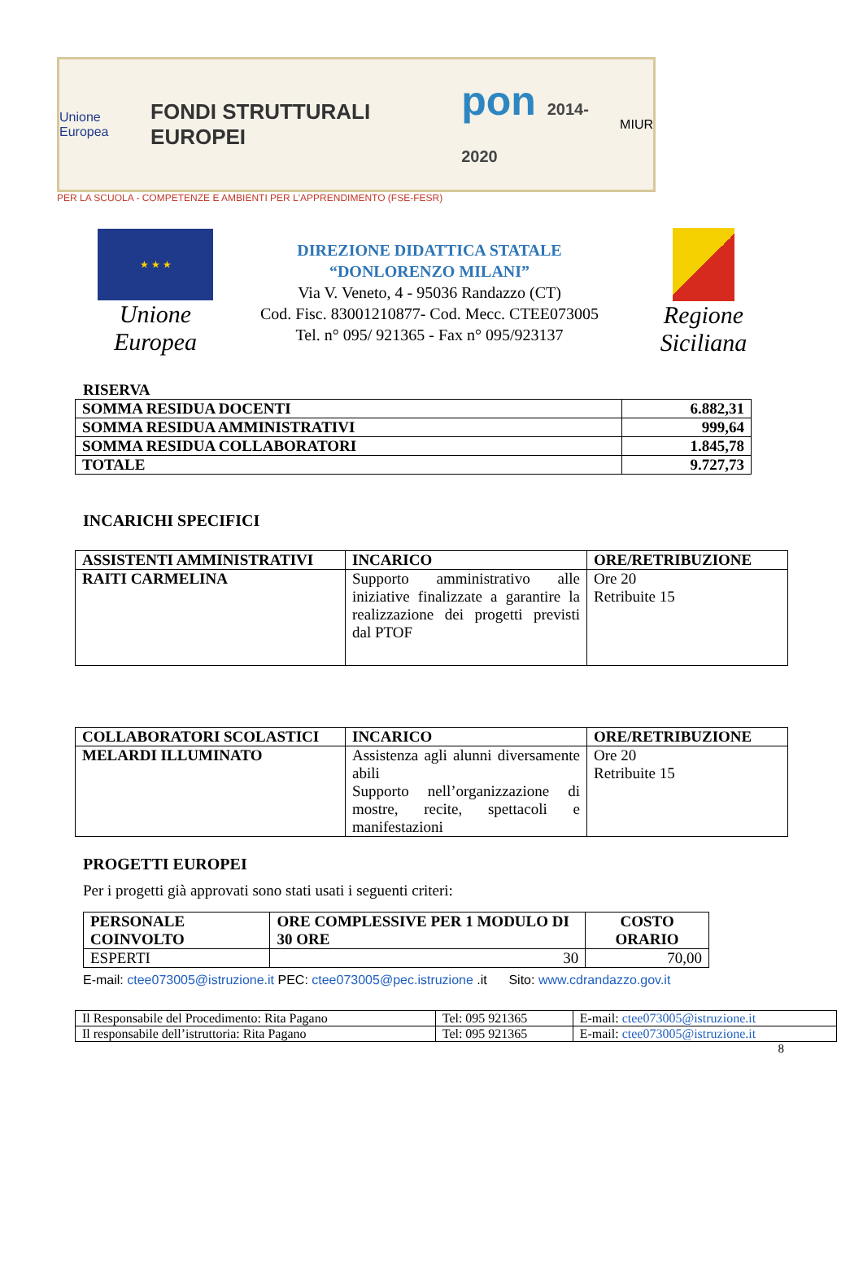Unione Europea
FONDI STRUTTURALI EUROPEI
pon 2014-2020
MIUR
PER LA SCUOLA - COMPETENZE E AMBIENTI PER L'APPRENDIMENTO (FSE-FESR)
★ ★ ★
Unione Europea
DIREZIONE DIDATTICA STATALE
“DONLORENZO MILANI”
Via V. Veneto, 4 - 95036 Randazzo (CT)
Cod. Fisc. 83001210877- Cod. Mecc. CTEE073005
Tel. n° 095/ 921365 - Fax n° 095/923137
Regione Siciliana
RISERVA
| SOMMA RESIDUA DOCENTI | 6.882,31 |
| SOMMA RESIDUA AMMINISTRATIVI | 999,64 |
| SOMMA RESIDUA COLLABORATORI | 1.845,78 |
| TOTALE | 9.727,73 |
INCARICHI SPECIFICI
| ASSISTENTI AMMINISTRATIVI | INCARICO | ORE/RETRIBUZIONE |
| --- | --- | --- |
| RAITI CARMELINA | Supporto amministrativo alle iniziative finalizzate a garantire la realizzazione dei progetti previsti dal PTOF | Ore 20 Retribuite 15 |
| COLLABORATORI SCOLASTICI | INCARICO | ORE/RETRIBUZIONE |
| --- | --- | --- |
| MELARDI ILLUMINATO | Assistenza agli alunni diversamente abili Supporto nell’organizzazione di mostre, recite, spettacoli e manifestazioni | Ore 20 Retribuite 15 |
PROGETTI EUROPEI
Per i progetti già approvati sono stati usati i seguenti criteri:
| PERSONALE COINVOLTO | ORE COMPLESSIVE PER 1 MODULO DI 30 ORE | COSTO ORARIO |
| --- | --- | --- |
| ESPERTI | 30 | 70,00 |
E-mail: ctee073005@istruzione.it PEC: ctee073005@pec.istruzione .it Sito: www.cdrandazzo.gov.it
| Il Responsabile del Procedimento: Rita Pagano | Tel: 095 921365 | E-mail: ctee073005@istruzione.it |
| Il responsabile dell’istruttoria: Rita Pagano | Tel: 095 921365 | E-mail: ctee073005@istruzione.it |
8